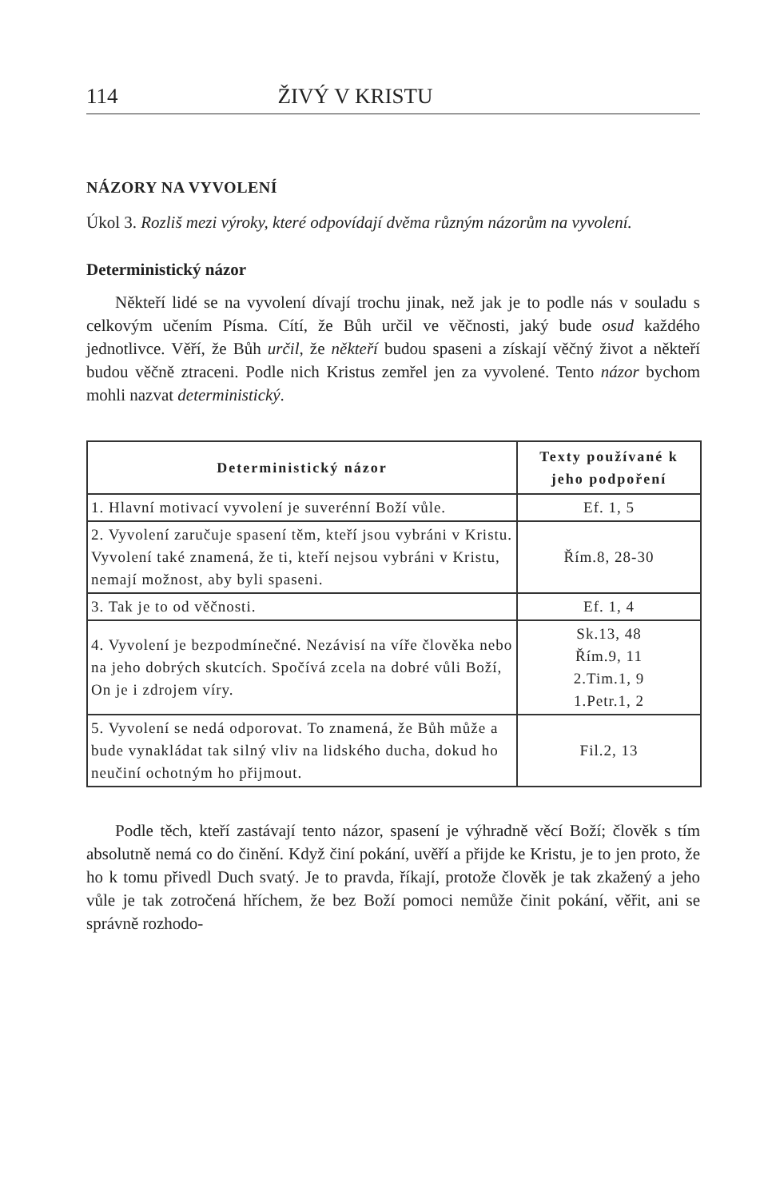114 ŽIVÝ V KRISTU
NÁZORY NA VYVOLENÍ
Úkol 3. Rozliš mezi výroky, které odpovídají dvěma různým názorům na vyvolení.
Deterministický názor
Někteří lidé se na vyvolení dívají trochu jinak, než jak je to podle nás v souladu s celkovým učením Písma. Cítí, že Bůh určil ve věčnosti, jaký bude osud každého jednotlivce. Věří, že Bůh určil, že někteří budou spaseni a získají věčný život a někteří budou věčně ztraceni. Podle nich Kristus zemřel jen za vyvolené. Tento názor bychom mohli nazvat deterministický.
| Deterministický názor | Texty používané k jeho podpoření |
| --- | --- |
| 1. Hlavní motivací vyvolení je suverénní Boží vůle. | Ef. 1, 5 |
| 2. Vyvolení zaručuje spasení těm, kteří jsou vybráni v Kristu. Vyvolení také znamená, že ti, kteří nejsou vybráni v Kristu, nemají možnost, aby byli spaseni. | Řím.8, 28-30 |
| 3. Tak je to od věčnosti. | Ef. 1, 4 |
| 4. Vyvolení je bezpodmínečné. Nezávisí na víře člověka nebo na jeho dobrých skutcích. Spočívá zcela na dobré vůli Boží, On je i zdrojem víry. | Sk.13, 48 Řím.9, 11 2.Tim.1, 9 1.Petr.1, 2 |
| 5. Vyvolení se nedá odporovat. To znamená, že Bůh může a bude vynakládat tak silný vliv na lidského ducha, dokud ho neučiní ochotným ho přijmout. | Fil.2, 13 |
Podle těch, kteří zastávají tento názor, spasení je výhradně věcí Boží; člověk s tím absolutně nemá co do činění. Když činí pokání, uvěří a přijde ke Kristu, je to jen proto, že ho k tomu přivedl Duch svatý. Je to pravda, říkají, protože člověk je tak zkažený a jeho vůle je tak zotročená hříchem, že bez Boží pomoci nemůže činit pokání, věřit, ani se správně rozhodo-